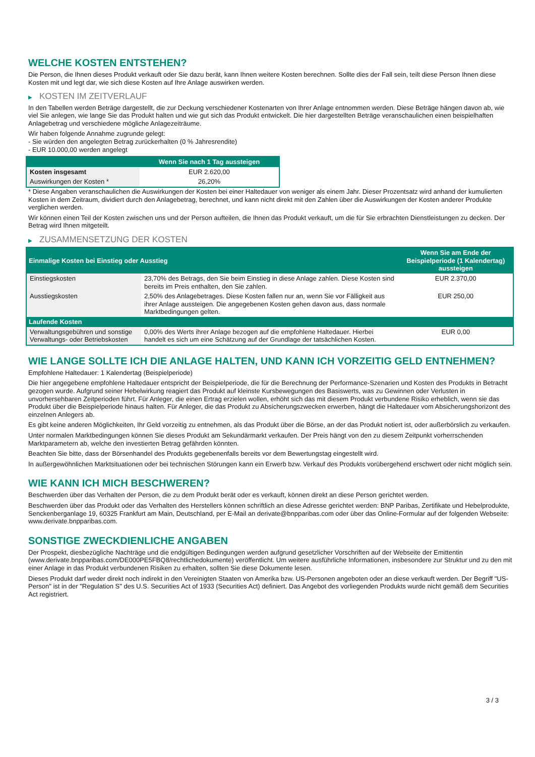WELCHE KOSTEN ENTSTEHEN?
Die Person, die Ihnen dieses Produkt verkauft oder Sie dazu berät, kann Ihnen weitere Kosten berechnen. Sollte dies der Fall sein, teilt diese Person Ihnen diese Kosten mit und legt dar, wie sich diese Kosten auf Ihre Anlage auswirken werden.
▶ KOSTEN IM ZEITVERLAUF
In den Tabellen werden Beträge dargestellt, die zur Deckung verschiedener Kostenarten von Ihrer Anlage entnommen werden. Diese Beträge hängen davon ab, wie viel Sie anlegen, wie lange Sie das Produkt halten und wie gut sich das Produkt entwickelt. Die hier dargestellten Beträge veranschaulichen einen beispielhaften Anlagebetrag und verschiedene mögliche Anlagezeiträume.
Wir haben folgende Annahme zugrunde gelegt:
- Sie würden den angelegten Betrag zurückerhalten (0 % Jahresrendite)
- EUR 10.000,00 werden angelegt
| | Wenn Sie nach 1 Tag aussteigen |
| --- | --- |
| Kosten insgesamt | EUR 2.620,00 |
| Auswirkungen der Kosten * | 26,20% |
* Diese Angaben veranschaulichen die Auswirkungen der Kosten bei einer Haltedauer von weniger als einem Jahr. Dieser Prozentsatz wird anhand der kumulierten Kosten in dem Zeitraum, dividiert durch den Anlagebetrag, berechnet, und kann nicht direkt mit den Zahlen über die Auswirkungen der Kosten anderer Produkte verglichen werden.
Wir können einen Teil der Kosten zwischen uns und der Person aufteilen, die Ihnen das Produkt verkauft, um die für Sie erbrachten Dienstleistungen zu decken. Der Betrag wird Ihnen mitgeteilt.
▶ ZUSAMMENSETZUNG DER KOSTEN
| Einmalige Kosten bei Einstieg oder Ausstieg | | Wenn Sie am Ende der Beispielperiode (1 Kalendertag) aussteigen |
| --- | --- | --- |
| Einstiegskosten | 23,70% des Betrags, den Sie beim Einstieg in diese Anlage zahlen. Diese Kosten sind bereits im Preis enthalten, den Sie zahlen. | EUR 2.370,00 |
| Ausstiegskosten | 2,50% des Anlagebetrages. Diese Kosten fallen nur an, wenn Sie vor Fälligkeit aus ihrer Anlage aussteigen. Die angegebenen Kosten gehen davon aus, dass normale Marktbedingungen gelten. | EUR 250,00 |
| Laufende Kosten | | |
| Verwaltungsgebühren und sonstige Verwaltungs- oder Betriebskosten | 0,00% des Werts ihrer Anlage bezogen auf die empfohlene Haltedauer. Hierbei handelt es sich um eine Schätzung auf der Grundlage der tatsächlichen Kosten. | EUR 0,00 |
WIE LANGE SOLLTE ICH DIE ANLAGE HALTEN, UND KANN ICH VORZEITIG GELD ENTNEHMEN?
Empfohlene Haltedauer: 1 Kalendertag (Beispielperiode)
Die hier angegebene empfohlene Haltedauer entspricht der Beispielperiode, die für die Berechnung der Performance-Szenarien und Kosten des Produkts in Betracht gezogen wurde. Aufgrund seiner Hebelwirkung reagiert das Produkt auf kleinste Kursbewegungen des Basiswerts, was zu Gewinnen oder Verlusten in unvorhersehbaren Zeitperioden führt. Für Anleger, die einen Ertrag erzielen wollen, erhöht sich das mit diesem Produkt verbundene Risiko erheblich, wenn sie das Produkt über die Beispielperiode hinaus halten. Für Anleger, die das Produkt zu Absicherungszwecken erwerben, hängt die Haltedauer vom Absicherungshorizont des einzelnen Anlegers ab.
Es gibt keine anderen Möglichkeiten, Ihr Geld vorzeitig zu entnehmen, als das Produkt über die Börse, an der das Produkt notiert ist, oder außerbörslich zu verkaufen.
Unter normalen Marktbedingungen können Sie dieses Produkt am Sekundärmarkt verkaufen. Der Preis hängt von den zu diesem Zeitpunkt vorherrschenden Marktparametern ab, welche den investierten Betrag gefährden könnten.
Beachten Sie bitte, dass der Börsenhandel des Produkts gegebenenfalls bereits vor dem Bewertungstag eingestellt wird.
In außergewöhnlichen Marktsituationen oder bei technischen Störungen kann ein Erwerb bzw. Verkauf des Produkts vorübergehend erschwert oder nicht möglich sein.
WIE KANN ICH MICH BESCHWEREN?
Beschwerden über das Verhalten der Person, die zu dem Produkt berät oder es verkauft, können direkt an diese Person gerichtet werden.
Beschwerden über das Produkt oder das Verhalten des Herstellers können schriftlich an diese Adresse gerichtet werden: BNP Paribas, Zertifikate und Hebelprodukte, Senckenberganlage 19, 60325 Frankfurt am Main, Deutschland, per E-Mail an derivate@bnpparibas.com oder über das Online-Formular auf der folgenden Webseite: www.derivate.bnpparibas.com.
SONSTIGE ZWECKDIENLICHE ANGABEN
Der Prospekt, diesbezügliche Nachträge und die endgültigen Bedingungen werden aufgrund gesetzlicher Vorschriften auf der Webseite der Emittentin (www.derivate.bnpparibas.com/DE000PE5FBQ8/rechtlichedokumente) veröffentlicht. Um weitere ausführliche Informationen, insbesondere zur Struktur und zu den mit einer Anlage in das Produkt verbundenen Risiken zu erhalten, sollten Sie diese Dokumente lesen.
Dieses Produkt darf weder direkt noch indirekt in den Vereinigten Staaten von Amerika bzw. US-Personen angeboten oder an diese verkauft werden. Der Begriff "US-Person" ist in der "Regulation S" des U.S. Securities Act of 1933 (Securities Act) definiert. Das Angebot des vorliegenden Produkts wurde nicht gemäß dem Securities Act registriert.
3 / 3